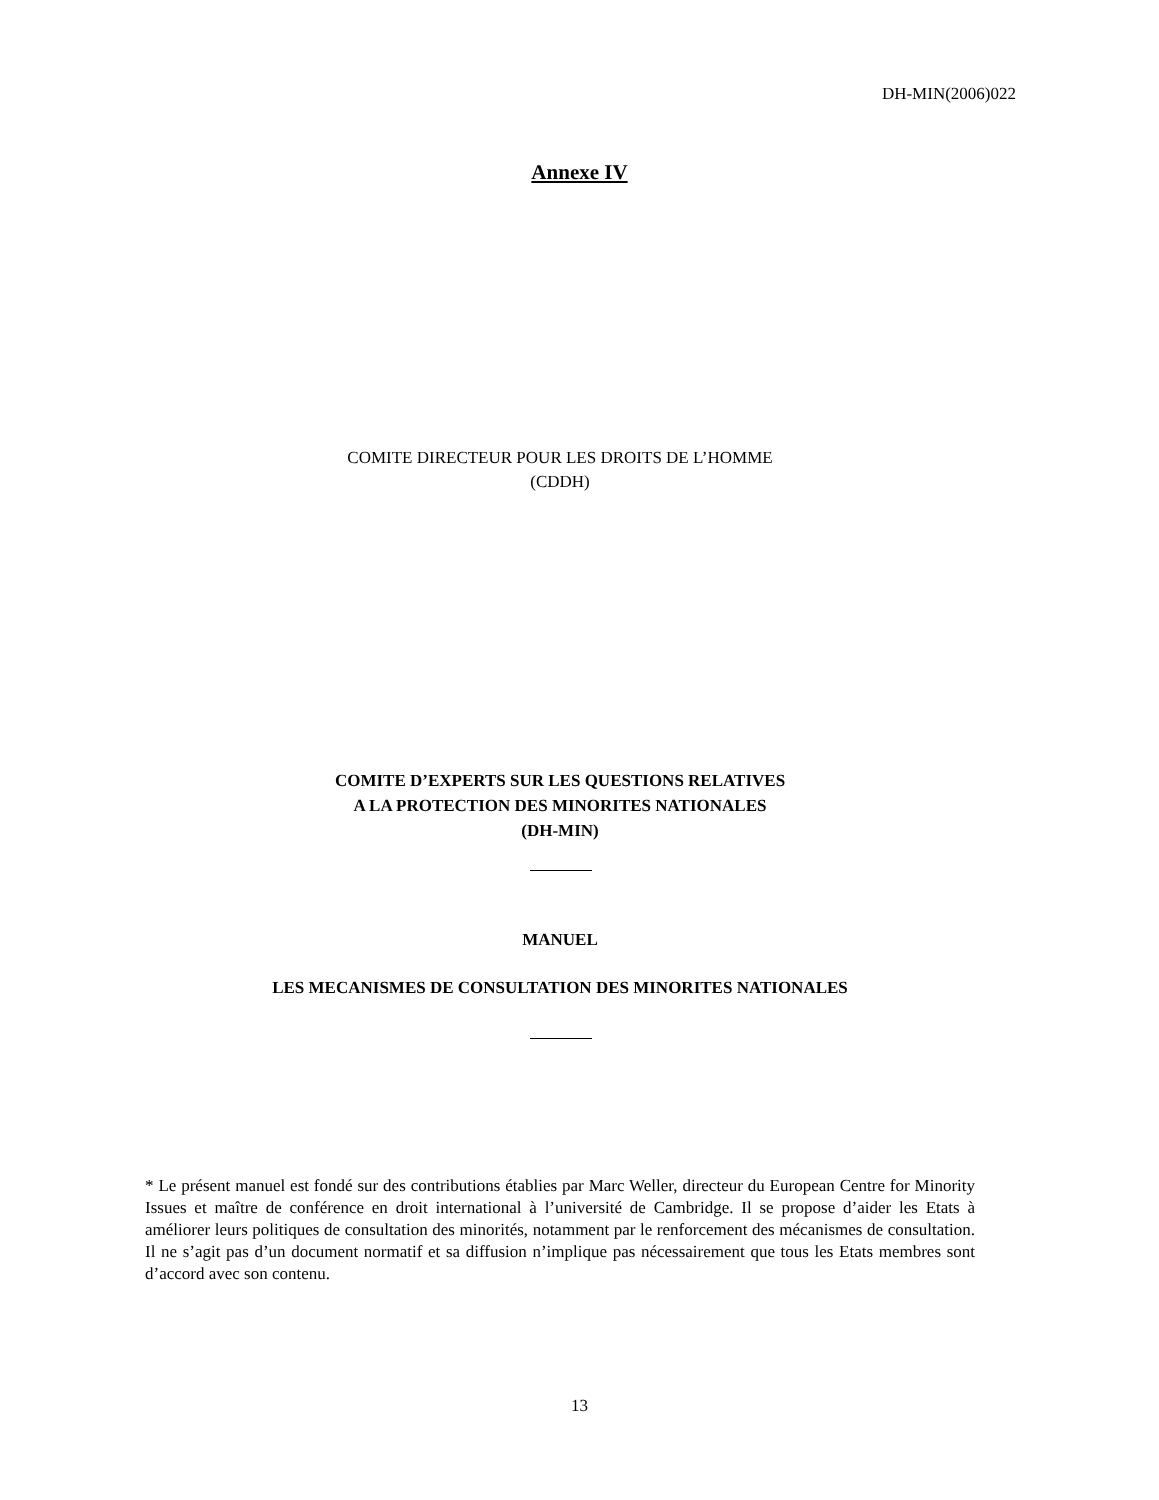DH-MIN(2006)022
Annexe IV
COMITE DIRECTEUR POUR LES DROITS DE L’HOMME
(CDDH)
COMITE D’EXPERTS SUR LES QUESTIONS RELATIVES
A LA PROTECTION DES MINORITES NATIONALES
(DH-MIN)
MANUEL
LES MECANISMES DE CONSULTATION DES MINORITES NATIONALES
* Le présent manuel est fondé sur des contributions établies par Marc Weller, directeur du European Centre for Minority Issues et maître de conférence en droit international à l’université de Cambridge. Il se propose d’aider les Etats à améliorer leurs politiques de consultation des minorités, notamment par le renforcement des mécanismes de consultation. Il ne s’agit pas d’un document normatif et sa diffusion n’implique pas nécessairement que tous les Etats membres sont d’accord avec son contenu.
13